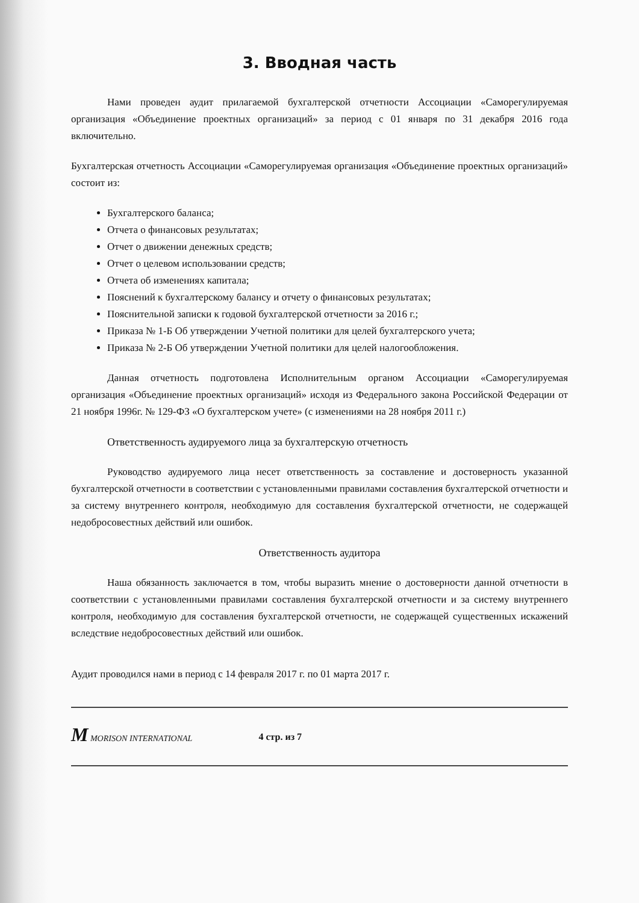3. Вводная часть
Нами проведен аудит прилагаемой бухгалтерской отчетности Ассоциации «Саморегулируемая организация «Объединение проектных организаций» за период с 01 января по 31 декабря 2016 года включительно.
Бухгалтерская отчетность Ассоциации «Саморегулируемая организация «Объединение проектных организаций» состоит из:
Бухгалтерского баланса;
Отчета о финансовых результатах;
Отчет о движении денежных средств;
Отчет о целевом использовании средств;
Отчета об изменениях капитала;
Пояснений к бухгалтерскому балансу и отчету о финансовых результатах;
Пояснительной записки к годовой бухгалтерской отчетности за 2016 г.;
Приказа № 1-Б Об утверждении Учетной политики для целей бухгалтерского учета;
Приказа № 2-Б Об утверждении Учетной политики для целей налогообложения.
Данная отчетность подготовлена Исполнительным органом Ассоциации «Саморегулируемая организация «Объединение проектных организаций» исходя из Федерального закона Российской Федерации от 21 ноября 1996г. № 129-ФЗ «О бухгалтерском учете» (с изменениями на 28 ноября 2011 г.)
Ответственность аудируемого лица за бухгалтерскую отчетность
Руководство аудируемого лица несет ответственность за составление и достоверность указанной бухгалтерской отчетности в соответствии с установленными правилами составления бухгалтерской отчетности и за систему внутреннего контроля, необходимую для составления бухгалтерской отчетности, не содержащей недобросовестных действий или ошибок.
Ответственность аудитора
Наша обязанность заключается в том, чтобы выразить мнение о достоверности данной отчетности в соответствии с установленными правилами составления бухгалтерской отчетности и за систему внутреннего контроля, необходимую для составления бухгалтерской отчетности, не содержащей существенных искажений вследствие недобросовестных действий или ошибок.
Аудит проводился нами в период с 14 февраля 2017 г. по 01 марта 2017 г.
M MORISON INTERNATIONAL 4 стр. из 7